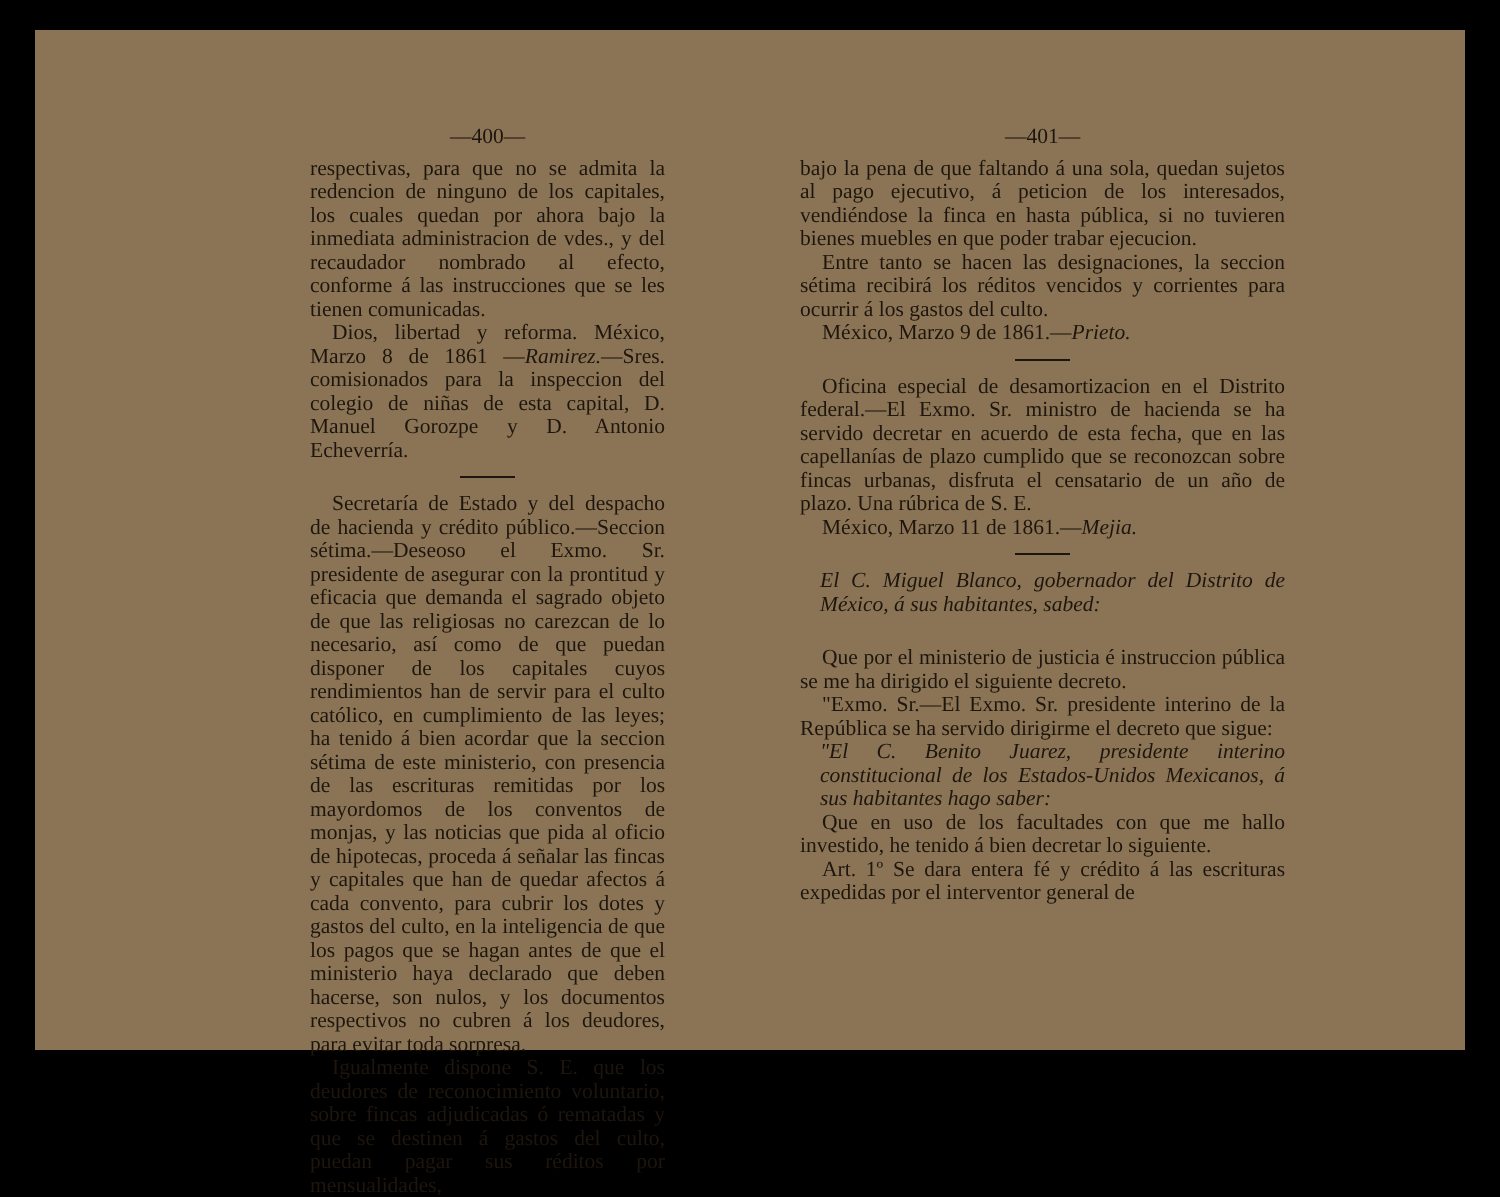—400—
respectivas, para que no se admita la redencion de ninguno de los capitales, los cuales quedan por ahora bajo la inmediata administracion de vdes., y del recaudador nombrado al efecto, conforme á las instrucciones que se les tienen comunicadas.
Dios, libertad y reforma. México, Marzo 8 de 1861 —Ramirez.—Sres. comisionados para la inspeccion del colegio de niñas de esta capital, D. Manuel Gorozpe y D. Antonio Echeverría.
Secretaría de Estado y del despacho de hacienda y crédito público.—Seccion sétima.—Deseoso el Exmo. Sr. presidente de asegurar con la prontitud y eficacia que demanda el sagrado objeto de que las religiosas no carezcan de lo necesario, así como de que puedan disponer de los capitales cuyos rendimientos han de servir para el culto católico, en cumplimiento de las leyes; ha tenido á bien acordar que la seccion sétima de este ministerio, con presencia de las escrituras remitidas por los mayordomos de los conventos de monjas, y las noticias que pida al oficio de hipotecas, proceda á señalar las fincas y capitales que han de quedar afectos á cada convento, para cubrir los dotes y gastos del culto, en la inteligencia de que los pagos que se hagan antes de que el ministerio haya declarado que deben hacerse, son nulos, y los documentos respectivos no cubren á los deudores, para evitar toda sorpresa.
Igualmente dispone S. E. que los deudores de reconocimiento voluntario, sobre fincas adjudicadas ó rematadas y que se destinen á gastos del culto, puedan pagar sus réditos por mensualidades,
—401—
bajo la pena de que faltando á una sola, quedan sujetos al pago ejecutivo, á peticion de los interesados, vendiéndose la finca en hasta pública, si no tuvieren bienes muebles en que poder trabar ejecucion.
Entre tanto se hacen las designaciones, la seccion sétima recibirá los réditos vencidos y corrientes para ocurrir á los gastos del culto.
México, Marzo 9 de 1861.—Prieto.
Oficina especial de desamortizacion en el Distrito federal.—El Exmo. Sr. ministro de hacienda se ha servido decretar en acuerdo de esta fecha, que en las capellanías de plazo cumplido que se reconozcan sobre fincas urbanas, disfruta el censatario de un año de plazo. Una rúbrica de S. E.
México, Marzo 11 de 1861.—Mejia.
El C. Miguel Blanco, gobernador del Distrito de México, á sus habitantes, sabed:
Que por el ministerio de justicia é instruccion pública se me ha dirigido el siguiente decreto.
"Exmo. Sr.—El Exmo. Sr. presidente interino de la República se ha servido dirigirme el decreto que sigue:
"El C. Benito Juarez, presidente interino constitucional de los Estados-Unidos Mexicanos, á sus habitantes hago saber:
Que en uso de los facultades con que me hallo investido, he tenido á bien decretar lo siguiente.
Art. 1º Se dara entera fé y crédito á las escrituras expedidas por el interventor general de